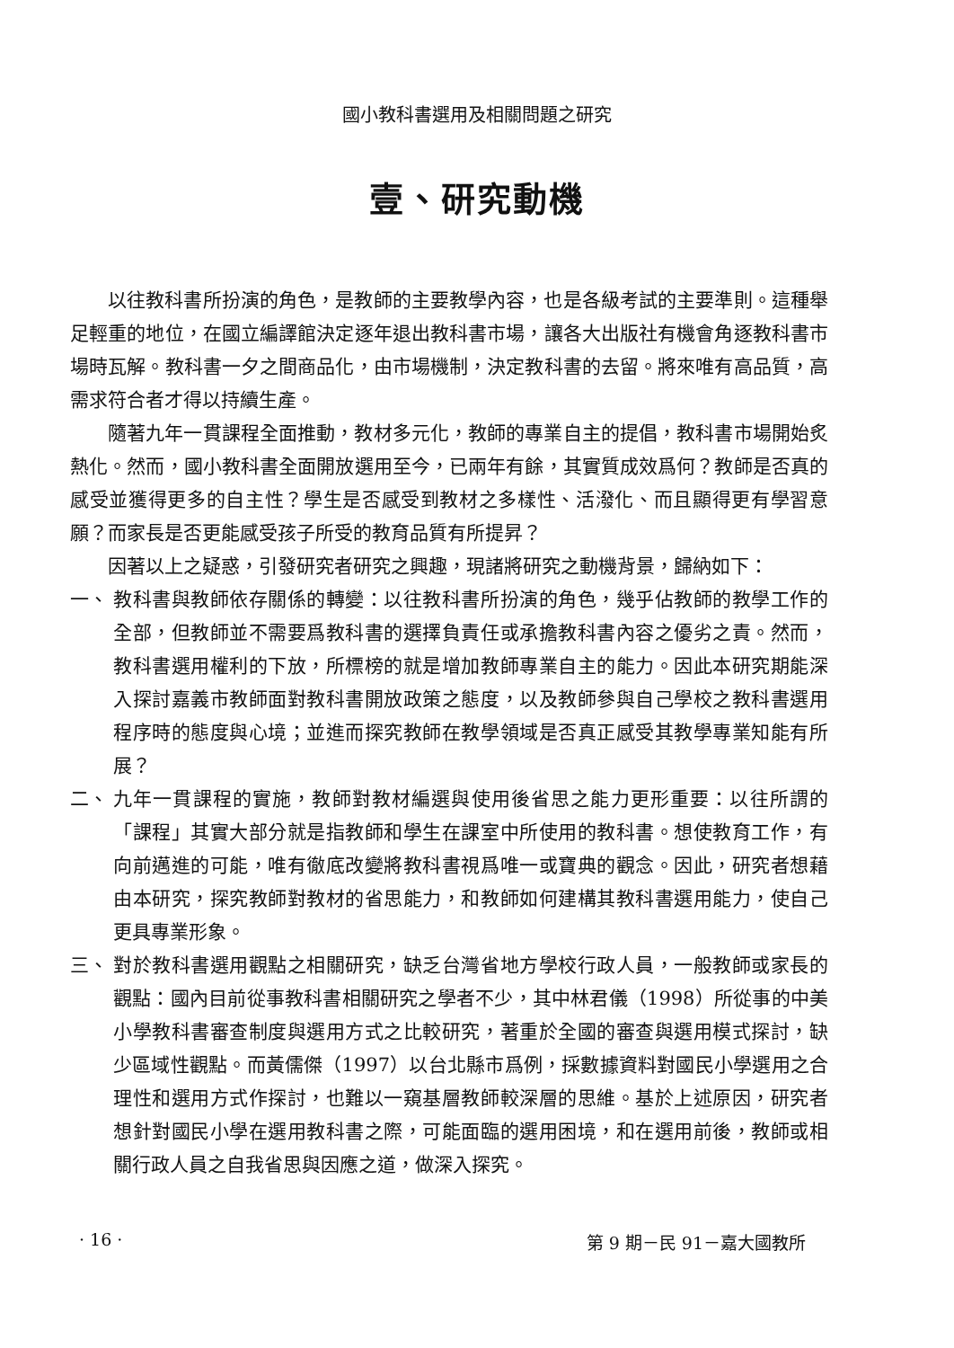國小教科書選用及相關問題之研究
壹、研究動機
以往教科書所扮演的角色，是教師的主要教學內容，也是各級考試的主要準則。這種舉足輕重的地位，在國立編譯館決定逐年退出教科書市場，讓各大出版社有機會角逐教科書市場時瓦解。教科書一夕之間商品化，由市場機制，決定教科書的去留。將來唯有高品質，高需求符合者才得以持續生產。
隨著九年一貫課程全面推動，教材多元化，教師的專業自主的提倡，教科書市場開始炙熱化。然而，國小教科書全面開放選用至今，已兩年有餘，其實質成效爲何？教師是否真的感受並獲得更多的自主性？學生是否感受到教材之多樣性、活潑化、而且顯得更有學習意願？而家長是否更能感受孩子所受的教育品質有所提昇？
因著以上之疑惑，引發研究者研究之興趣，現諸將研究之動機背景，歸納如下：
一、 教科書與教師依存關係的轉變：以往教科書所扮演的角色，幾乎佔教師的教學工作的全部，但教師並不需要爲教科書的選擇負責任或承擔教科書內容之優劣之責。然而，教科書選用權利的下放，所標榜的就是增加教師專業自主的能力。因此本研究期能深入探討嘉義市教師面對教科書開放政策之態度，以及教師參與自己學校之教科書選用程序時的態度與心境；並進而探究教師在教學領域是否真正感受其教學專業知能有所展？
二、 九年一貫課程的實施，教師對教材編選與使用後省思之能力更形重要：以往所謂的「課程」其實大部分就是指教師和學生在課室中所使用的教科書。想使教育工作，有向前邁進的可能，唯有徹底改變將教科書視爲唯一或寶典的觀念。因此，研究者想藉由本研究，探究教師對教材的省思能力，和教師如何建構其教科書選用能力，使自己更具專業形象。
三、 對於教科書選用觀點之相關研究，缺乏台灣省地方學校行政人員，一般教師或家長的觀點：國內目前從事教科書相關研究之學者不少，其中林君儀（1998）所從事的中美小學教科書審查制度與選用方式之比較研究，著重於全國的審查與選用模式探討，缺少區域性觀點。而黃儒傑（1997）以台北縣市爲例，採數據資料對國民小學選用之合理性和選用方式作探討，也難以一窺基層教師較深層的思維。基於上述原因，研究者想針對國民小學在選用教科書之際，可能面臨的選用困境，和在選用前後，教師或相關行政人員之自我省思與因應之道，做深入探究。
· 16 · 第 9 期－民 91－嘉大國教所